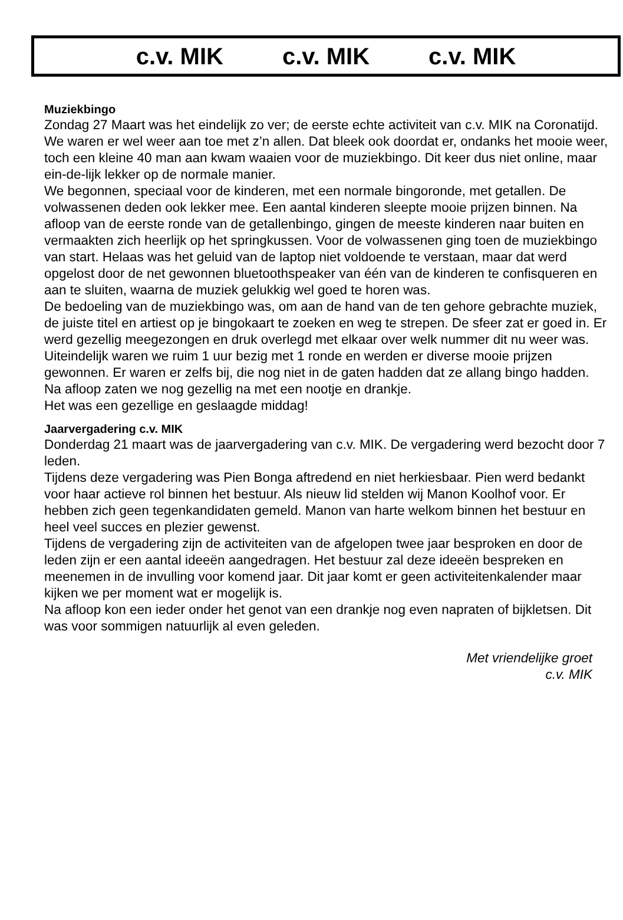c.v. MIK c.v. MIK c.v. MIK
Muziekbingo
Zondag 27 Maart was het eindelijk zo ver; de eerste echte activiteit van c.v. MIK na Coronatijd. We waren er wel weer aan toe met z’n allen. Dat bleek ook doordat er, ondanks het mooie weer, toch een kleine 40 man aan kwam waaien voor de muziekbingo. Dit keer dus niet online, maar ein-de-lijk lekker op de normale manier.
We begonnen, speciaal voor de kinderen, met een normale bingoronde, met getallen. De volwassenen deden ook lekker mee. Een aantal kinderen sleepte mooie prijzen binnen. Na afloop van de eerste ronde van de getallenbingo, gingen de meeste kinderen naar buiten en vermaakten zich heerlijk op het springkussen. Voor de volwassenen ging toen de muziekbingo van start. Helaas was het geluid van de laptop niet voldoende te verstaan, maar dat werd opgelost door de net gewonnen bluetoothspeaker van één van de kinderen te confisqueren en aan te sluiten, waarna de muziek gelukkig wel goed te horen was.
De bedoeling van de muziekbingo was, om aan de hand van de ten gehore gebrachte muziek, de juiste titel en artiest op je bingokaart te zoeken en weg te strepen. De sfeer zat er goed in. Er werd gezellig meegezongen en druk overlegd met elkaar over welk nummer dit nu weer was.
Uiteindelijk waren we ruim 1 uur bezig met 1 ronde en werden er diverse mooie prijzen gewonnen. Er waren er zelfs bij, die nog niet in de gaten hadden dat ze allang bingo hadden.
Na afloop zaten we nog gezellig na met een nootje en drankje.
Het was een gezellige en geslaagde middag!
Jaarvergadering c.v. MIK
Donderdag 21 maart was de jaarvergadering van c.v. MIK. De vergadering werd bezocht door 7 leden.
Tijdens deze vergadering was Pien Bonga aftredend en niet herkiesbaar. Pien werd bedankt voor haar actieve rol binnen het bestuur. Als nieuw lid stelden wij Manon Koolhof voor. Er hebben zich geen tegenkandidaten gemeld. Manon van harte welkom binnen het bestuur en heel veel succes en plezier gewenst.
Tijdens de vergadering zijn de activiteiten van de afgelopen twee jaar besproken en door de leden zijn er een aantal ideeën aangedragen. Het bestuur zal deze ideeën bespreken en meenemen in de invulling voor komend jaar. Dit jaar komt er geen activiteitenkalender maar kijken we per moment wat er mogelijk is.
Na afloop kon een ieder onder het genot van een drankje nog even napraten of bijkletsen. Dit was voor sommigen natuurlijk al even geleden.
Met vriendelijke groet
c.v. MIK